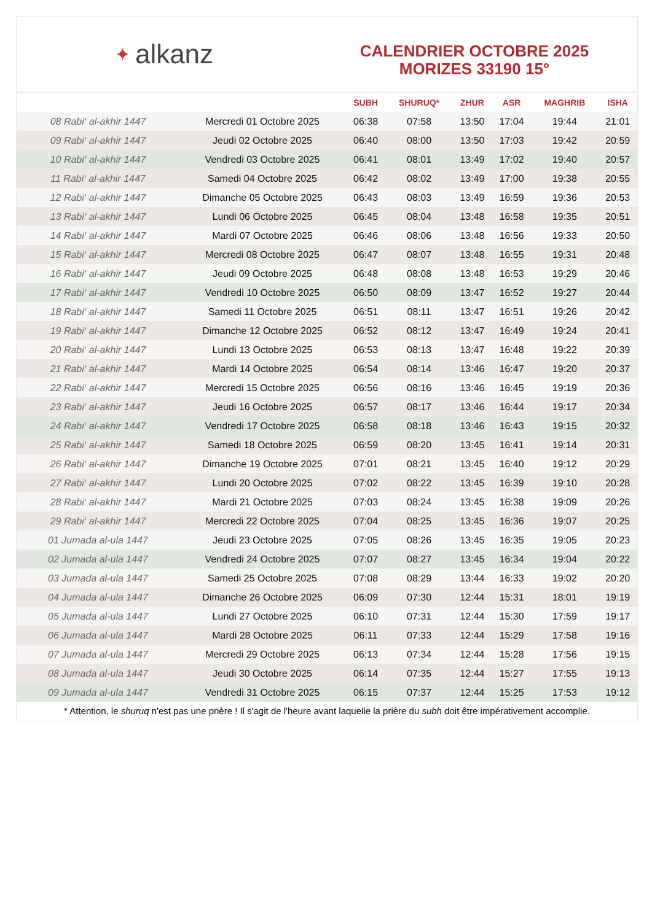✦ alkanz
CALENDRIER OCTOBRE 2025
MORIZES 33190 15°
| | | SUBH | SHURUQ* | ZHUR | ASR | MAGHRIB | ISHA |
| --- | --- | --- | --- | --- | --- | --- | --- |
| 08 Rabi‘ al-akhir 1447 | Mercredi 01 Octobre 2025 | 06:38 | 07:58 | 13:50 | 17:04 | 19:44 | 21:01 |
| 09 Rabi‘ al-akhir 1447 | Jeudi 02 Octobre 2025 | 06:40 | 08:00 | 13:50 | 17:03 | 19:42 | 20:59 |
| 10 Rabi‘ al-akhir 1447 | Vendredi 03 Octobre 2025 | 06:41 | 08:01 | 13:49 | 17:02 | 19:40 | 20:57 |
| 11 Rabi‘ al-akhir 1447 | Samedi 04 Octobre 2025 | 06:42 | 08:02 | 13:49 | 17:00 | 19:38 | 20:55 |
| 12 Rabi‘ al-akhir 1447 | Dimanche 05 Octobre 2025 | 06:43 | 08:03 | 13:49 | 16:59 | 19:36 | 20:53 |
| 13 Rabi‘ al-akhir 1447 | Lundi 06 Octobre 2025 | 06:45 | 08:04 | 13:48 | 16:58 | 19:35 | 20:51 |
| 14 Rabi‘ al-akhir 1447 | Mardi 07 Octobre 2025 | 06:46 | 08:06 | 13:48 | 16:56 | 19:33 | 20:50 |
| 15 Rabi‘ al-akhir 1447 | Mercredi 08 Octobre 2025 | 06:47 | 08:07 | 13:48 | 16:55 | 19:31 | 20:48 |
| 16 Rabi‘ al-akhir 1447 | Jeudi 09 Octobre 2025 | 06:48 | 08:08 | 13:48 | 16:53 | 19:29 | 20:46 |
| 17 Rabi‘ al-akhir 1447 | Vendredi 10 Octobre 2025 | 06:50 | 08:09 | 13:47 | 16:52 | 19:27 | 20:44 |
| 18 Rabi‘ al-akhir 1447 | Samedi 11 Octobre 2025 | 06:51 | 08:11 | 13:47 | 16:51 | 19:26 | 20:42 |
| 19 Rabi‘ al-akhir 1447 | Dimanche 12 Octobre 2025 | 06:52 | 08:12 | 13:47 | 16:49 | 19:24 | 20:41 |
| 20 Rabi‘ al-akhir 1447 | Lundi 13 Octobre 2025 | 06:53 | 08:13 | 13:47 | 16:48 | 19:22 | 20:39 |
| 21 Rabi‘ al-akhir 1447 | Mardi 14 Octobre 2025 | 06:54 | 08:14 | 13:46 | 16:47 | 19:20 | 20:37 |
| 22 Rabi‘ al-akhir 1447 | Mercredi 15 Octobre 2025 | 06:56 | 08:16 | 13:46 | 16:45 | 19:19 | 20:36 |
| 23 Rabi‘ al-akhir 1447 | Jeudi 16 Octobre 2025 | 06:57 | 08:17 | 13:46 | 16:44 | 19:17 | 20:34 |
| 24 Rabi‘ al-akhir 1447 | Vendredi 17 Octobre 2025 | 06:58 | 08:18 | 13:46 | 16:43 | 19:15 | 20:32 |
| 25 Rabi‘ al-akhir 1447 | Samedi 18 Octobre 2025 | 06:59 | 08:20 | 13:45 | 16:41 | 19:14 | 20:31 |
| 26 Rabi‘ al-akhir 1447 | Dimanche 19 Octobre 2025 | 07:01 | 08:21 | 13:45 | 16:40 | 19:12 | 20:29 |
| 27 Rabi‘ al-akhir 1447 | Lundi 20 Octobre 2025 | 07:02 | 08:22 | 13:45 | 16:39 | 19:10 | 20:28 |
| 28 Rabi‘ al-akhir 1447 | Mardi 21 Octobre 2025 | 07:03 | 08:24 | 13:45 | 16:38 | 19:09 | 20:26 |
| 29 Rabi‘ al-akhir 1447 | Mercredi 22 Octobre 2025 | 07:04 | 08:25 | 13:45 | 16:36 | 19:07 | 20:25 |
| 01 Jumada al-ula 1447 | Jeudi 23 Octobre 2025 | 07:05 | 08:26 | 13:45 | 16:35 | 19:05 | 20:23 |
| 02 Jumada al-ula 1447 | Vendredi 24 Octobre 2025 | 07:07 | 08:27 | 13:45 | 16:34 | 19:04 | 20:22 |
| 03 Jumada al-ula 1447 | Samedi 25 Octobre 2025 | 07:08 | 08:29 | 13:44 | 16:33 | 19:02 | 20:20 |
| 04 Jumada al-ula 1447 | Dimanche 26 Octobre 2025 | 06:09 | 07:30 | 12:44 | 15:31 | 18:01 | 19:19 |
| 05 Jumada al-ula 1447 | Lundi 27 Octobre 2025 | 06:10 | 07:31 | 12:44 | 15:30 | 17:59 | 19:17 |
| 06 Jumada al-ula 1447 | Mardi 28 Octobre 2025 | 06:11 | 07:33 | 12:44 | 15:29 | 17:58 | 19:16 |
| 07 Jumada al-ula 1447 | Mercredi 29 Octobre 2025 | 06:13 | 07:34 | 12:44 | 15:28 | 17:56 | 19:15 |
| 08 Jumada al-ula 1447 | Jeudi 30 Octobre 2025 | 06:14 | 07:35 | 12:44 | 15:27 | 17:55 | 19:13 |
| 09 Jumada al-ula 1447 | Vendredi 31 Octobre 2025 | 06:15 | 07:37 | 12:44 | 15:25 | 17:53 | 19:12 |
* Attention, le shuruq n'est pas une prière ! Il s'agit de l'heure avant laquelle la prière du subh doit être impérativement accomplie.